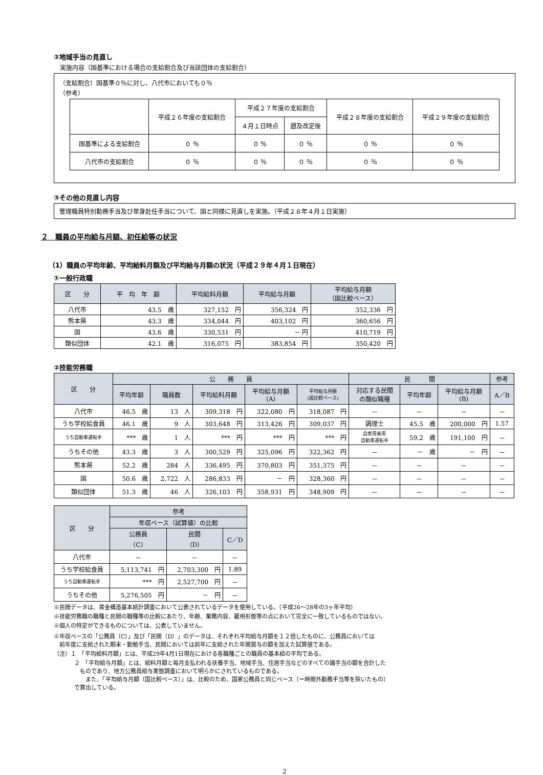②地域手当の見直し
　実施内容（国基準における場合の支給割合及び当該団体の支給割合）
（支給割合）国基準０％に対し、八代市においても０％
（参考）
| | 平成２６年度の支給割合 | 平成２７年度の支給割合 | | 平成２８年度の支給割合 | 平成２９年度の支給割合 |
| | | ４月１日時点 | 遡及改定後 | | |
| 国基準による支給割合 | ０ ％ | ０ ％ | ０ ％ | ０ ％ | ０ ％ |
| 八代市の支給割合 | ０ ％ | ０ ％ | ０ ％ | ０ ％ | ０ ％ |
③その他の見直し内容
管理職員特別勤務手当及び単身赴任手当について、国と同様に見直しを実施。（平成２８年４月１日実施）
２　職員の平均給与月額、初任給等の状況
（1）職員の平均年齢、平均給料月額及び平均給与月額の状況（平成２９年４月１日現在）
①一般行政職
| 区 分 | 平 均 年 齢 | 平均給料月額 | 平均給与月額 | 平均給与月額 （国比較ベース） |
| --- | --- | --- | --- | --- |
| 八代市 | 43.5 歳 | 327,152 円 | 356,324 円 | 352,336 円 |
| 熊本県 | 43.3 歳 | 334,044 円 | 403,102 円 | 360,656 円 |
| 国 | 43.6 歳 | 330,531 円 | － 円 | 410,719 円 |
| 類似団体 | 42.1 歳 | 316,075 円 | 383,854 円 | 350,420 円 |
②技能労務職
| 区 分 | 公 務 員 | | | | | 民 間 | | | 参考 |
| --- | --- | --- | --- | --- | --- | --- | --- | --- | --- |
| | 平均年齢 | 職員数 | 平均給料月額 | 平均給与月額 (A) | 平均給与月額 (国比較ベース) | 対応する民間 の類似職種 | 平均年齢 | 平均給与月額 (B) | A／B |
| 八代市 | 46.5 歳 | 13 人 | 309,318 円 | 322,080 円 | 318,087 円 | － | － | － | － |
| うち学校給食員 | 46.1 歳 | 9 人 | 303,648 円 | 313,426 円 | 309,037 円 | 調理士 | 45.5 歳 | 200,000 円 | 1.57 |
| うち自動車運転手 | *** 歳 | 1 人 | *** 円 | *** 円 | *** 円 | 自家用乗用 自動車運転手 | 59.2 歳 | 191,100 円 | － |
| うちその他 | 43.3 歳 | 3 人 | 300,529 円 | 325,096 円 | 322,362 円 | － | － 歳 | － 円 | － |
| 熊本県 | 52.2 歳 | 284 人 | 336,495 円 | 370,803 円 | 351,375 円 | － | － | － | － |
| 国 | 50.6 歳 | 2,722 人 | 286,833 円 | － 円 | 328,360 円 | － | － | － | － |
| 類似団体 | 51.3 歳 | 46 人 | 326,103 円 | 358,931 円 | 348,909 円 | － | － | － | － |
| 区 分 | 参考 | | |
| --- | --- | --- | --- |
| | 年収ベース（試算値）の比較 | | |
| | 公務員 （C） | 民間 （D） | C／D |
| 八代市 | － | － | － |
| うち学校給食員 | 5,113,741 円 | 2,703,300 円 | 1.89 |
| うち自動車運転手 | *** 円 | 2,527,700 円 | － |
| うちその他 | 5,276,505 円 | － 円 | － |
※民間データは、賃金構造基本統計調査において公表されているデータを使用している。（平成26～28年の3ヶ年平均）
※技能労務職の職種と民間の職種等の比較にあたり、年齢、業務内容、雇用形態等の点において完全に一致しているものではない。
※個人の特定ができるものについては、公表していません。
※年収ベースの「公務員（C）」及び「民間（D）」のデータは、それぞれ平均給与月額を１２倍したものに、公務員においては
　前年度に支給された期末・勤勉手当、民間においては前年に支給された年間賞与の額を加えた試算値である。
（注）１　「平均給料月額」とは、平成29年4月1日現在における各職種ごとの職員の基本給の平均である。
２　「平均給与月額」とは、給料月額と毎月支払われる扶養手当、地域手当、住居手当などのすべての諸手当の額を合計した
　ものであり、地方公務員給与実態調査において明らかにされているものである。
　　また、「平均給与月額（国比較ベース）」は、比較のため、国家公務員と同じベース（＝時間外勤務手当等を除いたもの）
で算出している。
2